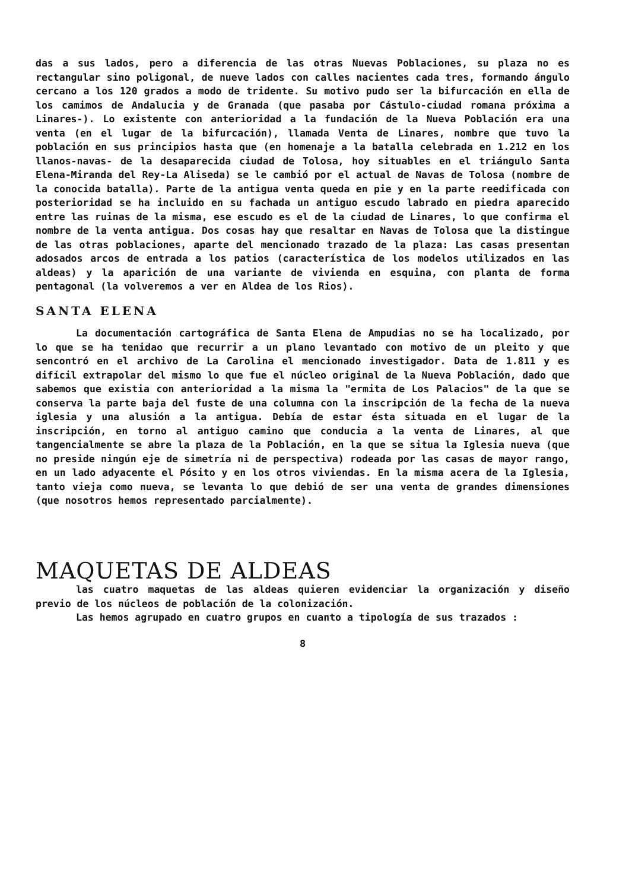das a sus lados, pero a diferencia de las otras Nuevas Poblaciones, su plaza no es rectangular sino poligonal, de nueve lados con calles nacientes cada tres, formando ángulo cercano a los 120 grados a modo de tridente. Su motivo pudo ser la bifurcación en ella de los camimos de Andalucia y de Granada (que pasaba por Cástulo-ciudad romana próxima a Linares-). Lo existente con anterioridad a la fundación de la Nueva Población era una venta (en el lugar de la bifurcación), llamada Venta de Linares, nombre que tuvo la población en sus principios hasta que (en homenaje a la batalla celebrada en 1.212 en los llanos-navas- de la desaparecida ciudad de Tolosa, hoy situables en el triángulo Santa Elena-Miranda del Rey-La Aliseda) se le cambió por el actual de Navas de Tolosa (nombre de la conocida batalla). Parte de la antigua venta queda en pie y en la parte reedificada con posterioridad se ha incluido en su fachada un antiguo escudo labrado en piedra aparecido entre las ruinas de la misma, ese escudo es el de la ciudad de Linares, lo que confirma el nombre de la venta antigua. Dos cosas hay que resaltar en Navas de Tolosa que la distingue de las otras poblaciones, aparte del mencionado trazado de la plaza: Las casas presentan adosados arcos de entrada a los patios (característica de los modelos utilizados en las aldeas) y la aparición de una variante de vivienda en esquina, con planta de forma pentagonal (la volveremos a ver en Aldea de los Rios).
SANTA ELENA
La documentación cartográfica de Santa Elena de Ampudias no se ha localizado, por lo que se ha tenidao que recurrir a un plano levantado con motivo de un pleito y que sencontró en el archivo de La Carolina el mencionado investigador. Data de 1.811 y es difícil extrapolar del mismo lo que fue el núcleo original de la Nueva Población, dado que sabemos que existia con anterioridad a la misma la "ermita de Los Palacios" de la que se conserva la parte baja del fuste de una columna con la inscripción de la fecha de la nueva iglesia y una alusión a la antigua. Debía de estar ésta situada en el lugar de la inscripción, en torno al antiguo camino que conducia a la venta de Linares, al que tangencialmente se abre la plaza de la Población, en la que se situa la Iglesia nueva (que no preside ningún eje de simetría ni de perspectiva) rodeada por las casas de mayor rango, en un lado adyacente el Pósito y en los otros viviendas. En la misma acera de la Iglesia, tanto vieja como nueva, se levanta lo que debió de ser una venta de grandes dimensiones (que nosotros hemos representado parcialmente).
MAQUETAS DE ALDEAS
las cuatro maquetas de las aldeas quieren evidenciar la organización y diseño previo de los núcleos de población de la colonización.
Las hemos agrupado en cuatro grupos en cuanto a tipología de sus trazados :
8